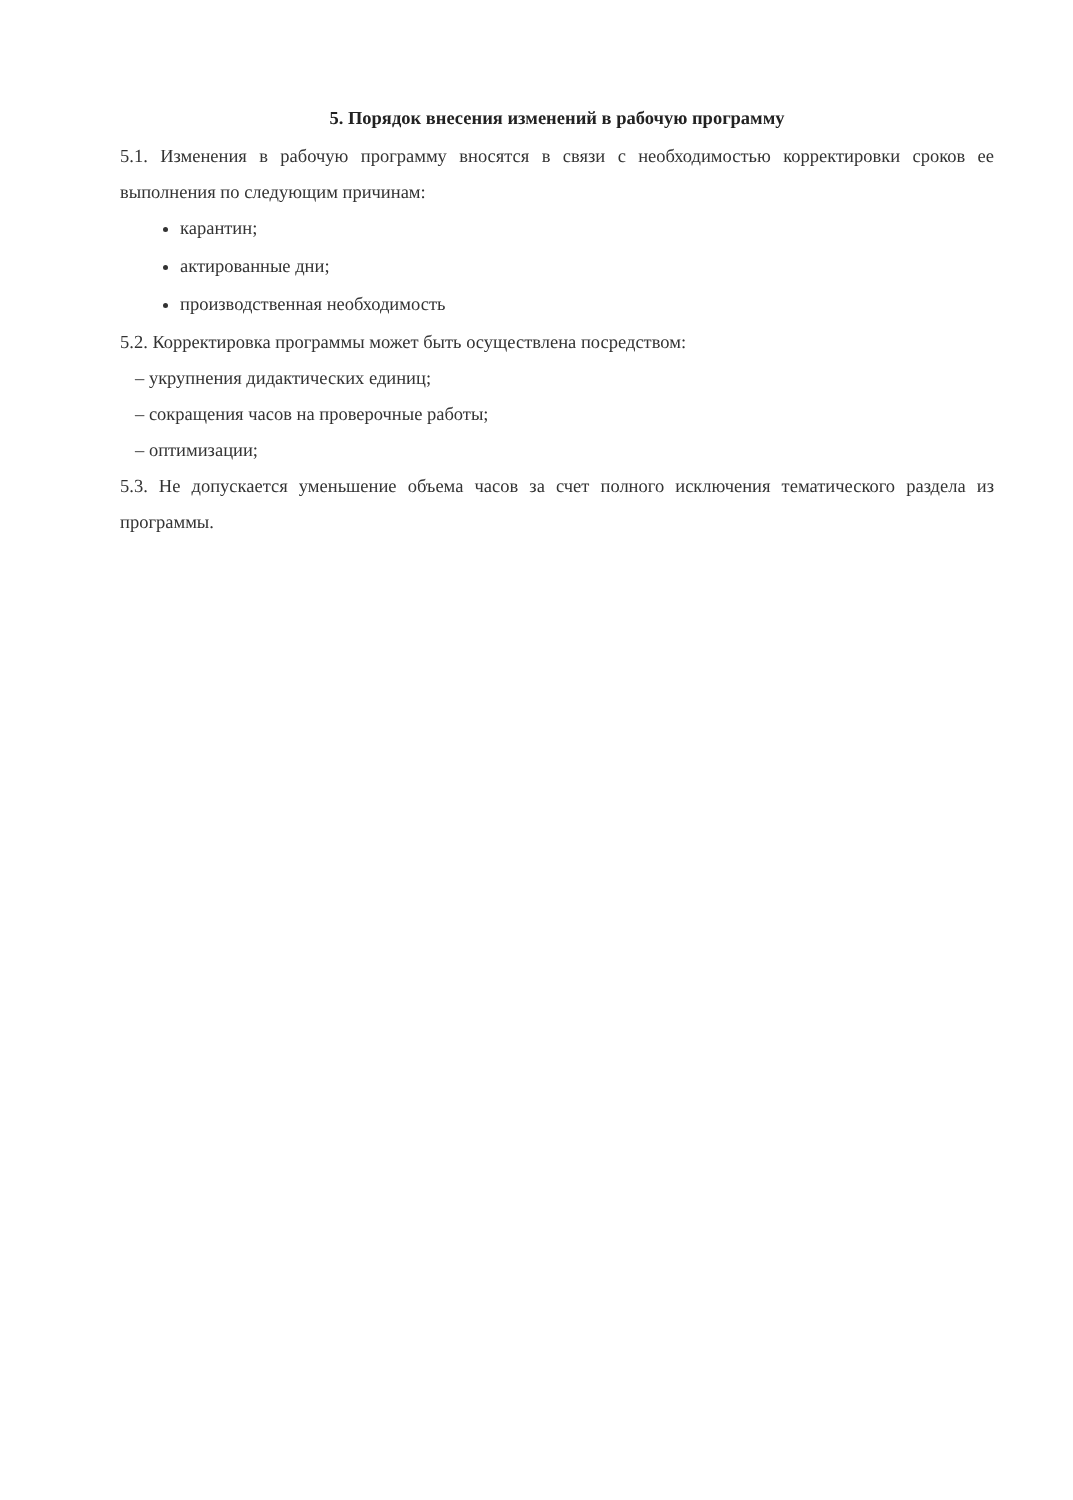5. Порядок внесения изменений в рабочую программу
5.1. Изменения в рабочую программу вносятся в связи с необходимостью корректировки сроков ее выполнения по следующим причинам:
карантин;
актированные дни;
производственная необходимость
5.2. Корректировка программы может быть осуществлена посредством:
– укрупнения дидактических единиц;
– сокращения часов на проверочные работы;
– оптимизации;
5.3. Не допускается уменьшение объема часов за счет полного исключения тематического раздела из программы.